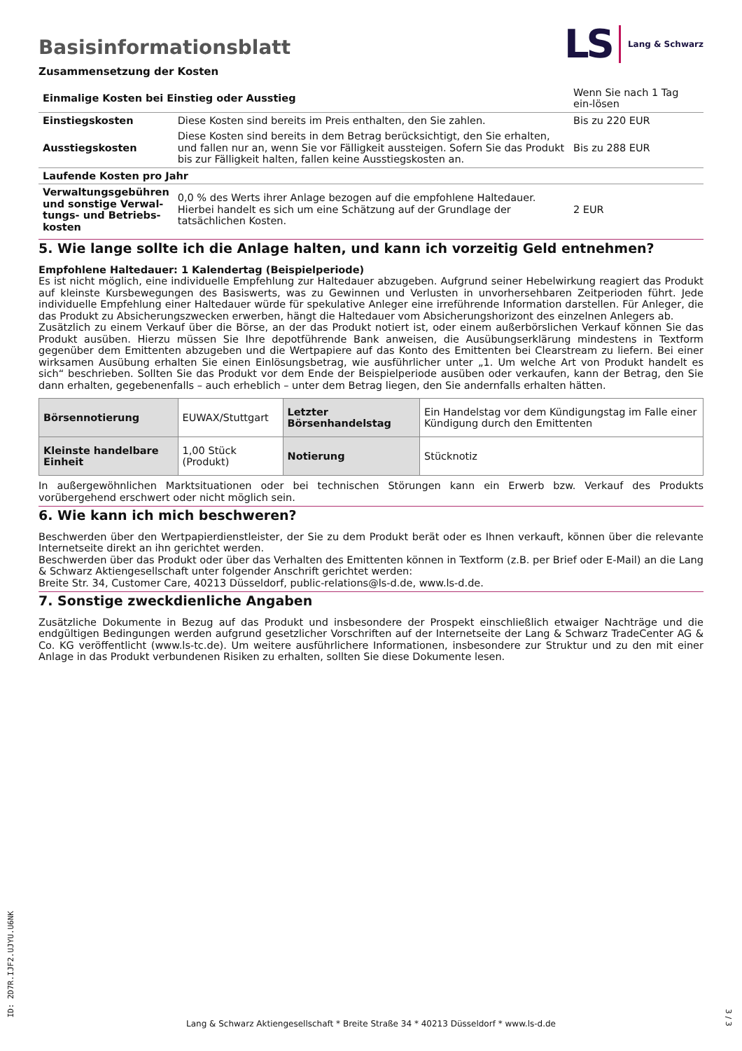Basisinformationsblatt
LS Lang & Schwarz
Zusammensetzung der Kosten
| Einmalige Kosten bei Einstieg oder Ausstieg | | Wenn Sie nach 1 Tag ein-lösen |
| Einstiegskosten | Diese Kosten sind bereits im Preis enthalten, den Sie zahlen. | Bis zu 220 EUR |
| Ausstiegskosten | Diese Kosten sind bereits in dem Betrag berücksichtigt, den Sie erhalten, und fallen nur an, wenn Sie vor Fälligkeit aussteigen. Sofern Sie das Produkt bis zur Fälligkeit halten, fallen keine Ausstiegskosten an. | Bis zu 288 EUR |
| Laufende Kosten pro Jahr | | |
| Verwaltungsgebühren und sonstige Verwal-tungs- und Betriebs-kosten | 0,0 % des Werts ihrer Anlage bezogen auf die empfohlene Haltedauer. Hierbei handelt es sich um eine Schätzung auf der Grundlage der tatsächlichen Kosten. | 2 EUR |
5. Wie lange sollte ich die Anlage halten, und kann ich vorzeitig Geld entnehmen?
Empfohlene Haltedauer: 1 Kalendertag (Beispielperiode)
Es ist nicht möglich, eine individuelle Empfehlung zur Haltedauer abzugeben. Aufgrund seiner Hebelwirkung reagiert das Produkt auf kleinste Kursbewegungen des Basiswerts, was zu Gewinnen und Verlusten in unvorhersehbaren Zeitperioden führt. Jede individuelle Empfehlung einer Haltedauer würde für spekulative Anleger eine irreführende Information darstellen. Für Anleger, die das Produkt zu Absicherungszwecken erwerben, hängt die Haltedauer vom Absicherungshorizont des einzelnen Anlegers ab.
Zusätzlich zu einem Verkauf über die Börse, an der das Produkt notiert ist, oder einem außerbörslichen Verkauf können Sie das Produkt ausüben. Hierzu müssen Sie Ihre depotführende Bank anweisen, die Ausübungserklärung mindestens in Textform gegenüber dem Emittenten abzugeben und die Wertpapiere auf das Konto des Emittenten bei Clearstream zu liefern. Bei einer wirksamen Ausübung erhalten Sie einen Einlösungsbetrag, wie ausführlicher unter „1. Um welche Art von Produkt handelt es sich“ beschrieben. Sollten Sie das Produkt vor dem Ende der Beispielperiode ausüben oder verkaufen, kann der Betrag, den Sie dann erhalten, gegebenenfalls – auch erheblich – unter dem Betrag liegen, den Sie andernfalls erhalten hätten.
| Börsennotierung | EUWAX/Stuttgart | Letzter Börsenhandelstag | Ein Handelstag vor dem Kündigungstag im Falle einer Kündigung durch den Emittenten |
| Kleinste handelbare Einheit | 1,00 Stück (Produkt) | Notierung | Stücknotiz |
In außergewöhnlichen Marktsituationen oder bei technischen Störungen kann ein Erwerb bzw. Verkauf des Produkts vorübergehend erschwert oder nicht möglich sein.
6. Wie kann ich mich beschweren?
Beschwerden über den Wertpapierdienstleister, der Sie zu dem Produkt berät oder es Ihnen verkauft, können über die relevante Internetseite direkt an ihn gerichtet werden.
Beschwerden über das Produkt oder über das Verhalten des Emittenten können in Textform (z.B. per Brief oder E-Mail) an die Lang & Schwarz Aktiengesellschaft unter folgender Anschrift gerichtet werden:
Breite Str. 34, Customer Care, 40213 Düsseldorf, public-relations@ls-d.de, www.ls-d.de.
7. Sonstige zweckdienliche Angaben
Zusätzliche Dokumente in Bezug auf das Produkt und insbesondere der Prospekt einschließlich etwaiger Nachträge und die endgültigen Bedingungen werden aufgrund gesetzlicher Vorschriften auf der Internetseite der Lang & Schwarz TradeCenter AG & Co. KG veröffentlicht (www.ls-tc.de). Um weitere ausführlichere Informationen, insbesondere zur Struktur und zu den mit einer Anlage in das Produkt verbundenen Risiken zu erhalten, sollten Sie diese Dokumente lesen.
ID: 2D7R.IJF2.UJYU.U6NK
Lang & Schwarz Aktiengesellschaft * Breite Straße 34 * 40213 Düsseldorf * www.ls-d.de
3 / 3